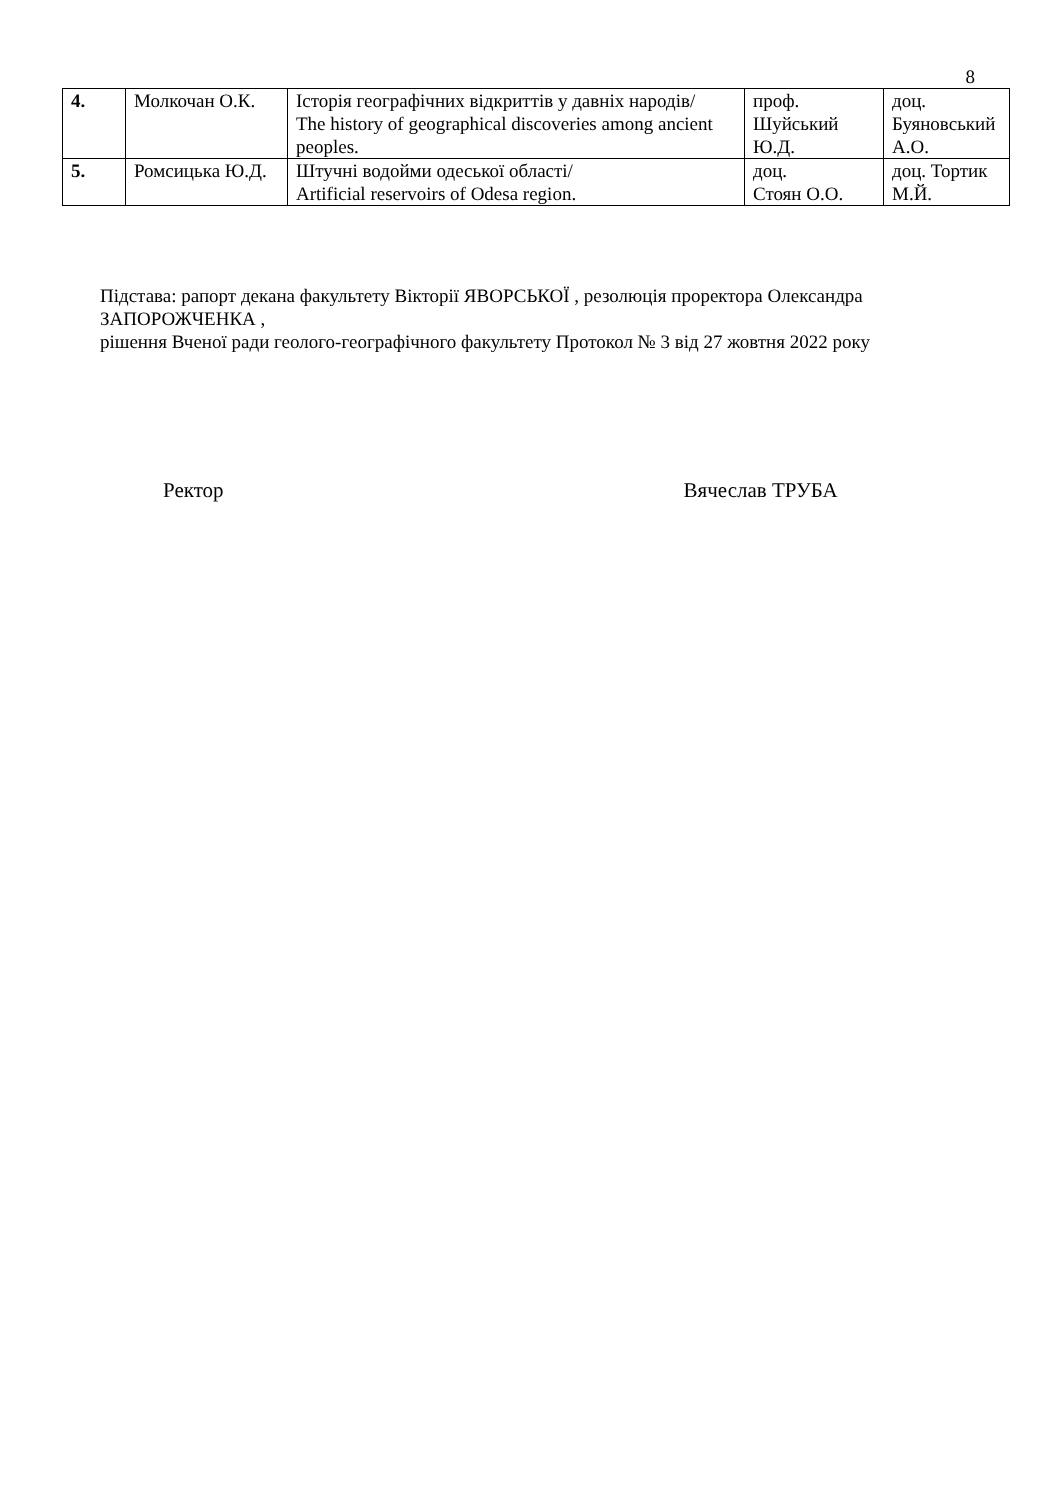8
| 4. | Молкочан О.К. | Історія географічних відкриттів у давніх народів/ The history of geographical discoveries among ancient peoples. | проф. Шуйський Ю.Д. | доц. Буяновський А.О. |
| 5. | Ромсицька Ю.Д. | Штучні водойми одеської області/ Artificial reservoirs of Odesa region. | доц. Стоян О.О. | доц. Тортик М.Й. |
Підстава: рапорт декана факультету Вікторії ЯВОРСЬКОЇ , резолюція проректора Олександра ЗАПОРОЖЧЕНКА ,
рішення Вченої ради геолого-географічного факультету Протокол № 3 від 27 жовтня 2022 року
Ректор Вячеслав ТРУБА